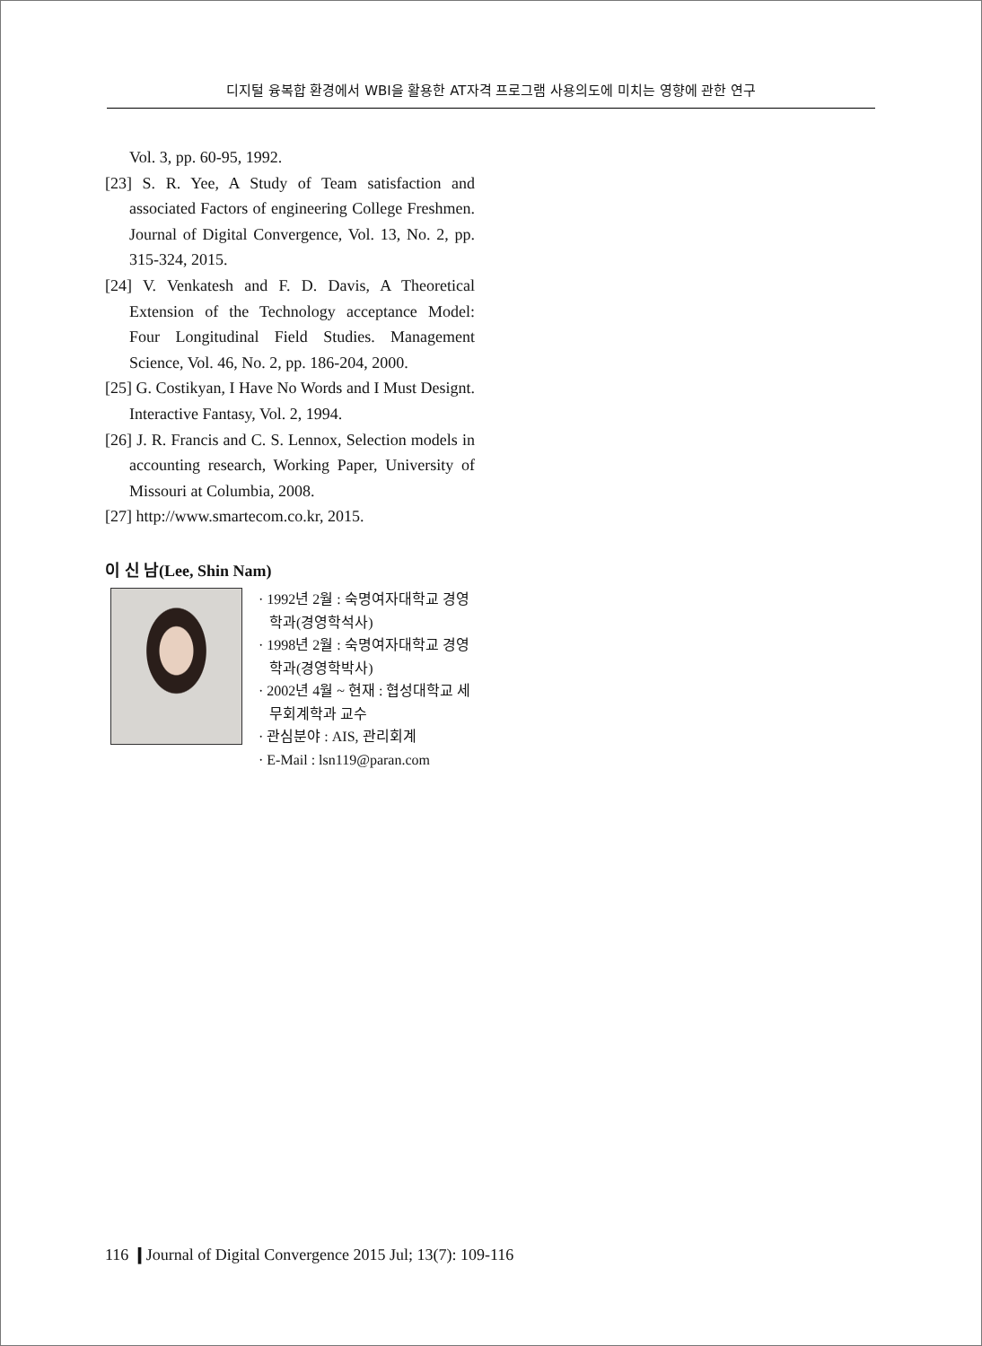디지털 융복합 환경에서 WBI을 활용한 AT자격 프로그램 사용의도에 미치는 영향에 관한 연구
Vol. 3, pp. 60-95, 1992.
[23] S. R. Yee, A Study of Team satisfaction and associated Factors of engineering College Freshmen. Journal of Digital Convergence, Vol. 13, No. 2, pp. 315-324, 2015.
[24] V. Venkatesh and F. D. Davis, A Theoretical Extension of the Technology acceptance Model: Four Longitudinal Field Studies. Management Science, Vol. 46, No. 2, pp. 186-204, 2000.
[25] G. Costikyan, I Have No Words and I Must Designt. Interactive Fantasy, Vol. 2, 1994.
[26] J. R. Francis and C. S. Lennox, Selection models in accounting research, Working Paper, University of Missouri at Columbia, 2008.
[27] http://www.smartecom.co.kr, 2015.
이 신 남(Lee, Shin Nam)
· 1992년 2월 : 숙명여자대학교 경영학과(경영학석사)
· 1998년 2월 : 숙명여자대학교 경영학과(경영학박사)
· 2002년 4월 ~ 현재 : 협성대학교 세무회계학과 교수
· 관심분야 : AIS, 관리회계
· E-Mail : lsn119@paran.com
116 ❙Journal of Digital Convergence 2015 Jul; 13(7): 109-116